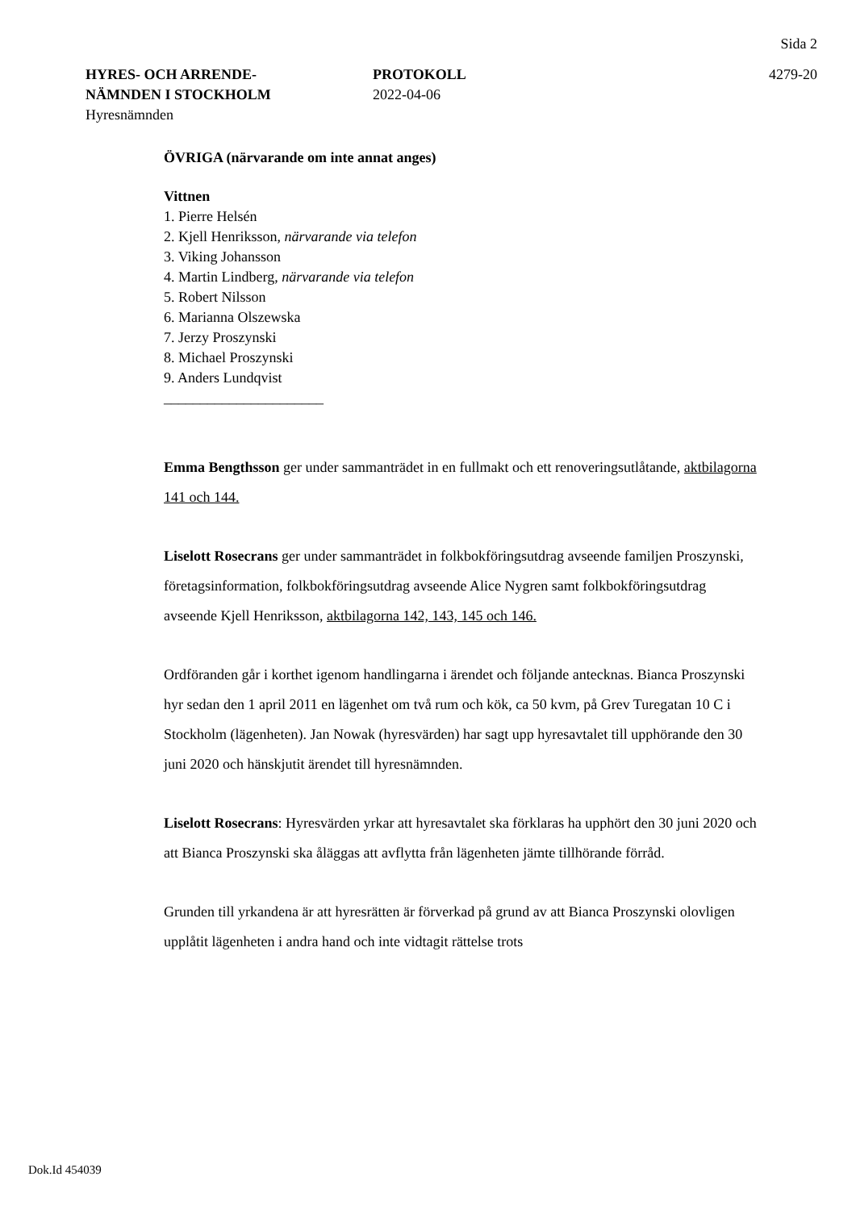Sida 2
HYRES- OCH ARRENDE-
NÄMNDEN I STOCKHOLM
Hyresnämnden
PROTOKOLL
2022-04-06
4279-20
ÖVRIGA (närvarande om inte annat anges)
Vittnen
1. Pierre Helsén
2. Kjell Henriksson, närvarande via telefon
3. Viking Johansson
4. Martin Lindberg, närvarande via telefon
5. Robert Nilsson
6. Marianna Olszewska
7. Jerzy Proszynski
8. Michael Proszynski
9. Anders Lundqvist
______________________
Emma Bengthsson ger under sammanträdet in en fullmakt och ett renoveringsutlåtande, aktbilagorna 141 och 144.
Liselott Rosecrans ger under sammanträdet in folkbokföringsutdrag avseende familjen Proszynski, företagsinformation, folkbokföringsutdrag avseende Alice Nygren samt folkbokföringsutdrag avseende Kjell Henriksson, aktbilagorna 142, 143, 145 och 146.
Ordföranden går i korthet igenom handlingarna i ärendet och följande antecknas. Bianca Proszynski hyr sedan den 1 april 2011 en lägenhet om två rum och kök, ca 50 kvm, på Grev Turegatan 10 C i Stockholm (lägenheten). Jan Nowak (hyresvärden) har sagt upp hyresavtalet till upphörande den 30 juni 2020 och hänskjutit ärendet till hyresnämnden.
Liselott Rosecrans: Hyresvärden yrkar att hyresavtalet ska förklaras ha upphört den 30 juni 2020 och att Bianca Proszynski ska åläggas att avflytta från lägenheten jämte tillhörande förråd.
Grunden till yrkandena är att hyresrätten är förverkad på grund av att Bianca Proszynski olovligen upplåtit lägenheten i andra hand och inte vidtagit rättelse trots
Dok.Id 454039